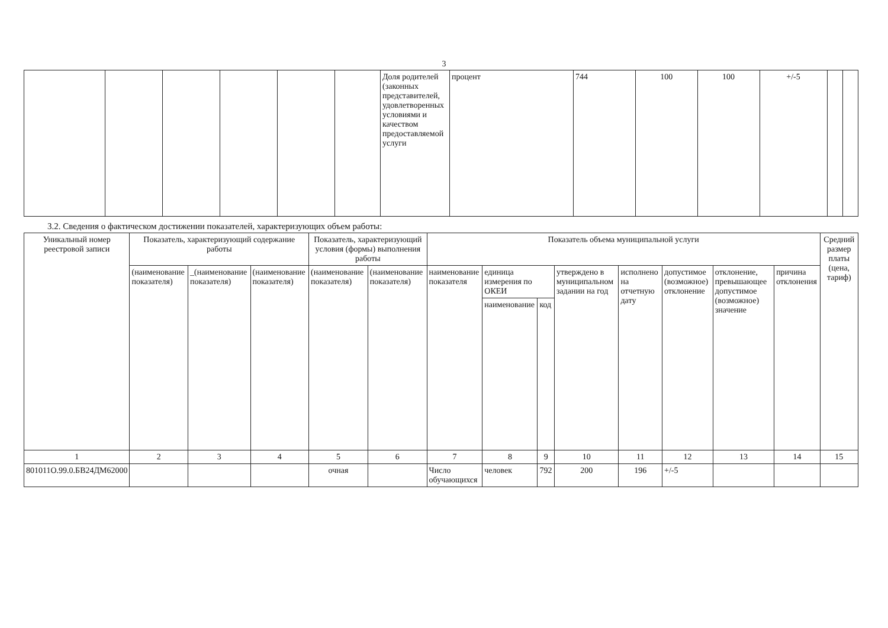3
| | | | | | | Доля родителей (законных представителей, удовлетворенных условиями и качеством предоставляемой услуги | процент | 744 | 100 | 100 | +/-5 | | |
3.2. Сведения о фактическом достижении показателей, характеризующих объем работы:
| Уникальный номер реестровой записи | Показатель, характеризующий содержание работы | | | Показатель, характеризующий условия (формы) выполнения работы | | Показатель объема муниципальной услуги | | | | | | | | Средний размер платы (цена, тариф) |
| --- | --- | --- | --- | --- | --- | --- | --- | --- | --- | --- | --- | --- | --- | --- |
| | (наименование показателя) | _(наименование показателя) | (наименование показателя) | (наименование показателя) | (наименование показателя) | наименование показателя | единица измерения по ОКЕИ | | утверждено в муниципальном задании на год | исполнено на отчетную дату | допустимое (возможное) отклонение | отклонение, превышающее допустимое (возможное) значение | причина отклонения | |
| | | | | | | | наименование | код | | | | | | |
| 1 | 2 | 3 | 4 | 5 | 6 | 7 | 8 | 9 | 10 | 11 | 12 | 13 | 14 | 15 |
| 801011О.99.0.БВ24ДМ62000 | | | | очная | | Число обучающихся | человек | 792 | 200 | 196 | +/-5 | | | |